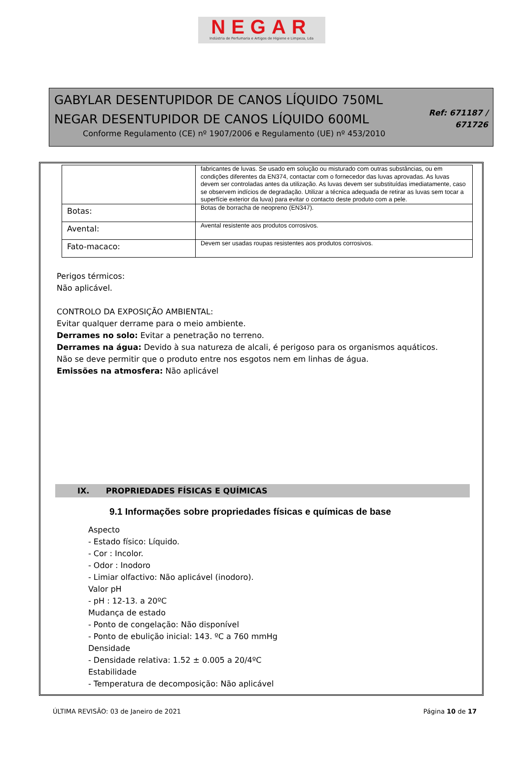NEGAR
Indústria de Perfumaria e Artigos de Higiene e Limpeza, Lda
GABYLAR DESENTUPIDOR DE CANOS LÍQUIDO 750ML
NEGAR DESENTUPIDOR DE CANOS LÍQUIDO 600ML
Conforme Regulamento (CE) nº 1907/2006 e Regulamento (UE) nº 453/2010
Ref: 671187 /
671726
| | fabricantes de luvas. Se usado em solução ou misturado com outras substâncias, ou em condições diferentes da EN374, contactar com o fornecedor das luvas aprovadas. As luvas devem ser controladas antes da utilização. As luvas devem ser substituídas imediatamente, caso se observem indícios de degradação. Utilizar a técnica adequada de retirar as luvas sem tocar a superfície exterior da luva) para evitar o contacto deste produto com a pele. |
| Botas: | Botas de borracha de neopreno (EN347). |
| Avental: | Avental resistente aos produtos corrosivos. |
| Fato-macaco: | Devem ser usadas roupas resistentes aos produtos corrosivos. |
Perigos térmicos:
Não aplicável.
CONTROLO DA EXPOSIÇÃO AMBIENTAL:
Evitar qualquer derrame para o meio ambiente.
Derrames no solo: Evitar a penetração no terreno.
Derrames na água: Devido à sua natureza de alcali, é perigoso para os organismos aquáticos.
Não se deve permitir que o produto entre nos esgotos nem em linhas de água.
Emissões na atmosfera: Não aplicável
IX. PROPRIEDADES FÍSICAS E QUÍMICAS
9.1 Informações sobre propriedades físicas e químicas de base
Aspecto
- Estado físico: Líquido.
- Cor : Incolor.
- Odor : Inodoro
- Limiar olfactivo: Não aplicável (inodoro).
Valor pH
- pH : 12-13. a 20ºC
Mudança de estado
- Ponto de congelação: Não disponível
- Ponto de ebulição inicial: 143. ºC a 760 mmHg
Densidade
- Densidade relativa: 1.52 ± 0.005 a 20/4ºC
Estabilidade
- Temperatura de decomposição: Não aplicável
ÚLTIMA REVISÃO: 03 de Janeiro de 2021 Página 10 de 17